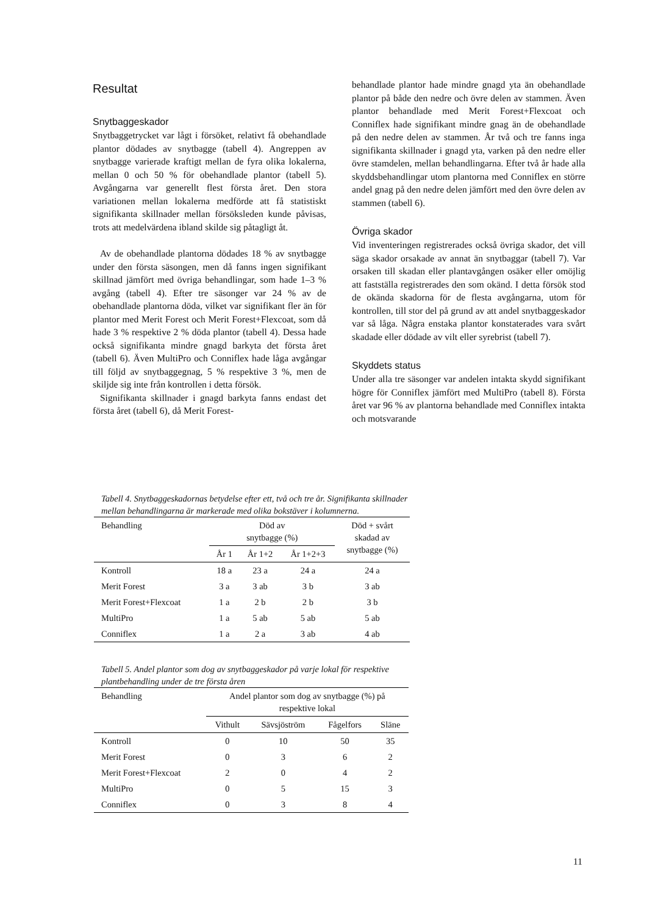Resultat
Snytbaggeskador
Snytbaggetrycket var lågt i försöket, relativt få obehandlade plantor dödades av snytbagge (tabell 4). Angreppen av snytbagge varierade kraftigt mellan de fyra olika lokalerna, mellan 0 och 50 % för obehandlade plantor (tabell 5). Avgångarna var generellt flest första året. Den stora variationen mellan lokalerna medförde att få statistiskt signifikanta skillnader mellan försöksleden kunde påvisas, trots att medelvärdena ibland skilde sig påtagligt åt.
Av de obehandlade plantorna dödades 18 % av snytbagge under den första säsongen, men då fanns ingen signifikant skillnad jämfört med övriga behandlingar, som hade 1–3 % avgång (tabell 4). Efter tre säsonger var 24 % av de obehandlade plantorna döda, vilket var signifikant fler än för plantor med Merit Forest och Merit Forest+Flexcoat, som då hade 3 % respektive 2 % döda plantor (tabell 4). Dessa hade också signifikanta mindre gnagd barkyta det första året (tabell 6). Även MultiPro och Conniflex hade låga avgångar till följd av snytbaggegnag, 5 % respektive 3 %, men de skiljde sig inte från kontrollen i detta försök.
Signifikanta skillnader i gnagd barkyta fanns endast det första året (tabell 6), då Merit Forest-
behandlade plantor hade mindre gnagd yta än obehandlade plantor på både den nedre och övre delen av stammen. Även plantor behandlade med Merit Forest+Flexcoat och Conniflex hade signifikant mindre gnag än de obehandlade på den nedre delen av stammen. År två och tre fanns inga signifikanta skillnader i gnagd yta, varken på den nedre eller övre stamdelen, mellan behandlingarna. Efter två år hade alla skyddsbehandlingar utom plantorna med Conniflex en större andel gnag på den nedre delen jämfört med den övre delen av stammen (tabell 6).
Övriga skador
Vid inventeringen registrerades också övriga skador, det vill säga skador orsakade av annat än snytbaggar (tabell 7). Var orsaken till skadan eller plantavgången osäker eller omöjlig att fastställa registrerades den som okänd. I detta försök stod de okända skadorna för de flesta avgångarna, utom för kontrollen, till stor del på grund av att andel snytbaggeskador var så låga. Några enstaka plantor konstaterades vara svårt skadade eller dödade av vilt eller syrebrist (tabell 7).
Skyddets status
Under alla tre säsonger var andelen intakta skydd signifikant högre för Conniflex jämfört med MultiPro (tabell 8). Första året var 96 % av plantorna behandlade med Conniflex intakta och motsvarande
Tabell 4. Snytbaggeskadornas betydelse efter ett, två och tre år. Signifikanta skillnader mellan behandlingarna är markerade med olika bokstäver i kolumnerna.
| Behandling | Död av snytbagge (%) | | | Död + svårt skadad av snytbagge (%) |
| --- | --- | --- | --- | --- |
| | År 1 | År 1+2 | År 1+2+3 | |
| Kontroll | 18 a | 23 a | 24 a | 24 a |
| Merit Forest | 3 a | 3 ab | 3 b | 3 ab |
| Merit Forest+Flexcoat | 1 a | 2 b | 2 b | 3 b |
| MultiPro | 1 a | 5 ab | 5 ab | 5 ab |
| Conniflex | 1 a | 2 a | 3 ab | 4 ab |
Tabell 5. Andel plantor som dog av snytbaggeskador på varje lokal för respektive plantbehandling under de tre första åren
| Behandling | Andel plantor som dog av snytbagge (%) på respektive lokal | | | |
| --- | --- | --- | --- | --- |
| | Vithult | Sävsjöström | Fågelfors | Släne |
| Kontroll | 0 | 10 | 50 | 35 |
| Merit Forest | 0 | 3 | 6 | 2 |
| Merit Forest+Flexcoat | 2 | 0 | 4 | 2 |
| MultiPro | 0 | 5 | 15 | 3 |
| Conniflex | 0 | 3 | 8 | 4 |
11